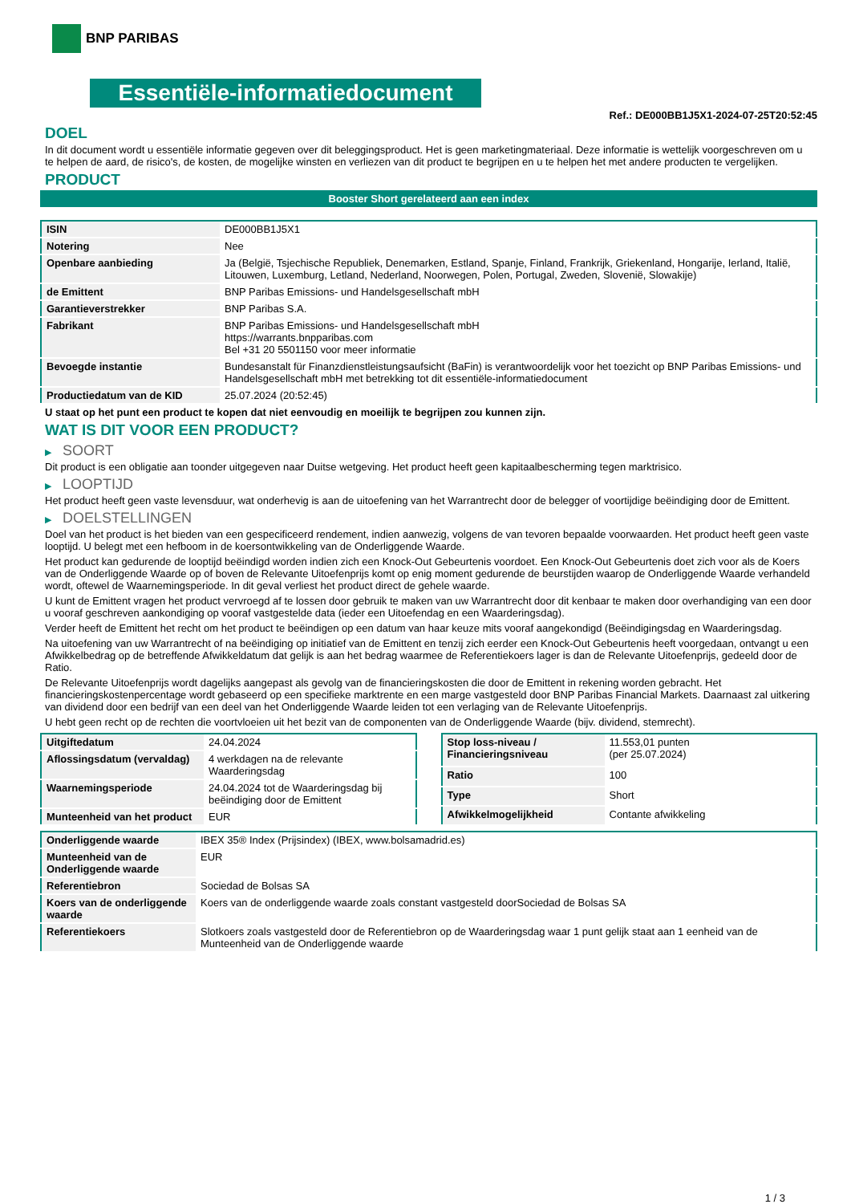BNP PARIBAS
Essentiële-informatiedocument
Ref.: DE000BB1J5X1-2024-07-25T20:52:45
DOEL
In dit document wordt u essentiële informatie gegeven over dit beleggingsproduct. Het is geen marketingmateriaal. Deze informatie is wettelijk voorgeschreven om u te helpen de aard, de risico's, de kosten, de mogelijke winsten en verliezen van dit product te begrijpen en u te helpen het met andere producten te vergelijken.
PRODUCT
Booster Short gerelateerd aan een index
| ISIN | DE000BB1J5X1 |
| Notering | Nee |
| Openbare aanbieding | Ja (België, Tsjechische Republiek, Denemarken, Estland, Spanje, Finland, Frankrijk, Griekenland, Hongarije, Ierland, Italië, Litouwen, Luxemburg, Letland, Nederland, Noorwegen, Polen, Portugal, Zweden, Slovenië, Slowakije) |
| de Emittent | BNP Paribas Emissions- und Handelsgesellschaft mbH |
| Garantieverstrekker | BNP Paribas S.A. |
| Fabrikant | BNP Paribas Emissions- und Handelsgesellschaft mbH https://warrants.bnpparibas.com Bel +31 20 5501150 voor meer informatie |
| Bevoegde instantie | Bundesanstalt für Finanzdienstleistungsaufsicht (BaFin) is verantwoordelijk voor het toezicht op BNP Paribas Emissions- und Handelsgesellschaft mbH met betrekking tot dit essentiële-informatiedocument |
| Productiedatum van de KID | 25.07.2024 (20:52:45) |
U staat op het punt een product te kopen dat niet eenvoudig en moeilijk te begrijpen zou kunnen zijn.
WAT IS DIT VOOR EEN PRODUCT?
▶ SOORT
Dit product is een obligatie aan toonder uitgegeven naar Duitse wetgeving. Het product heeft geen kapitaalbescherming tegen marktrisico.
▶ LOOPTIJD
Het product heeft geen vaste levensduur, wat onderhevig is aan de uitoefening van het Warrantrecht door de belegger of voortijdige beëindiging door de Emittent.
▶ DOELSTELLINGEN
Doel van het product is het bieden van een gespecificeerd rendement, indien aanwezig, volgens de van tevoren bepaalde voorwaarden. Het product heeft geen vaste looptijd. U belegt met een hefboom in de koersontwikkeling van de Onderliggende Waarde.
Het product kan gedurende de looptijd beëindigd worden indien zich een Knock-Out Gebeurtenis voordoet. Een Knock-Out Gebeurtenis doet zich voor als de Koers van de Onderliggende Waarde op of boven de Relevante Uitoefenprijs komt op enig moment gedurende de beurstijden waarop de Onderliggende Waarde verhandeld wordt, oftewel de Waarnemingsperiode. In dit geval verliest het product direct de gehele waarde.
U kunt de Emittent vragen het product vervroegd af te lossen door gebruik te maken van uw Warrantrecht door dit kenbaar te maken door overhandiging van een door u vooraf geschreven aankondiging op vooraf vastgestelde data (ieder een Uitoefendag en een Waarderingsdag).
Verder heeft de Emittent het recht om het product te beëindigen op een datum van haar keuze mits vooraf aangekondigd (Beëindigingsdag en Waarderingsdag.
Na uitoefening van uw Warrantrecht of na beëindiging op initiatief van de Emittent en tenzij zich eerder een Knock-Out Gebeurtenis heeft voorgedaan, ontvangt u een Afwikkelbedrag op de betreffende Afwikkeldatum dat gelijk is aan het bedrag waarmee de Referentiekoers lager is dan de Relevante Uitoefenprijs, gedeeld door de Ratio.
De Relevante Uitoefenprijs wordt dagelijks aangepast als gevolg van de financieringskosten die door de Emittent in rekening worden gebracht. Het financieringskostenpercentage wordt gebaseerd op een specifieke marktrente en een marge vastgesteld door BNP Paribas Financial Markets. Daarnaast zal uitkering van dividend door een bedrijf van een deel van het Onderliggende Waarde leiden tot een verlaging van de Relevante Uitoefenprijs.
U hebt geen recht op de rechten die voortvloeien uit het bezit van de componenten van de Onderliggende Waarde (bijv. dividend, stemrecht).
| Uitgiftedatum | 24.04.2024 |
| Aflossingsdatum (vervaldag) | 4 werkdagen na de relevante Waarderingsdag |
| Waarnemingsperiode | 24.04.2024 tot de Waarderingsdag bij beëindiging door de Emittent |
| Munteenheid van het product | EUR |
| Stop loss-niveau / Financieringsniveau | 11.553,01 punten (per 25.07.2024) |
| Ratio | 100 |
| Type | Short |
| Afwikkelmogelijkheid | Contante afwikkeling |
| Onderliggende waarde | IBEX 35® Index (Prijsindex) (IBEX, www.bolsamadrid.es) |
| Munteenheid van de Onderliggende waarde | EUR |
| Referentiebron | Sociedad de Bolsas SA |
| Koers van de onderliggende waarde | Koers van de onderliggende waarde zoals constant vastgesteld doorSociedad de Bolsas SA |
| Referentiekoers | Slotkoers zoals vastgesteld door de Referentiebron op de Waarderingsdag waar 1 punt gelijk staat aan 1 eenheid van de Munteenheid van de Onderliggende waarde |
1 / 3